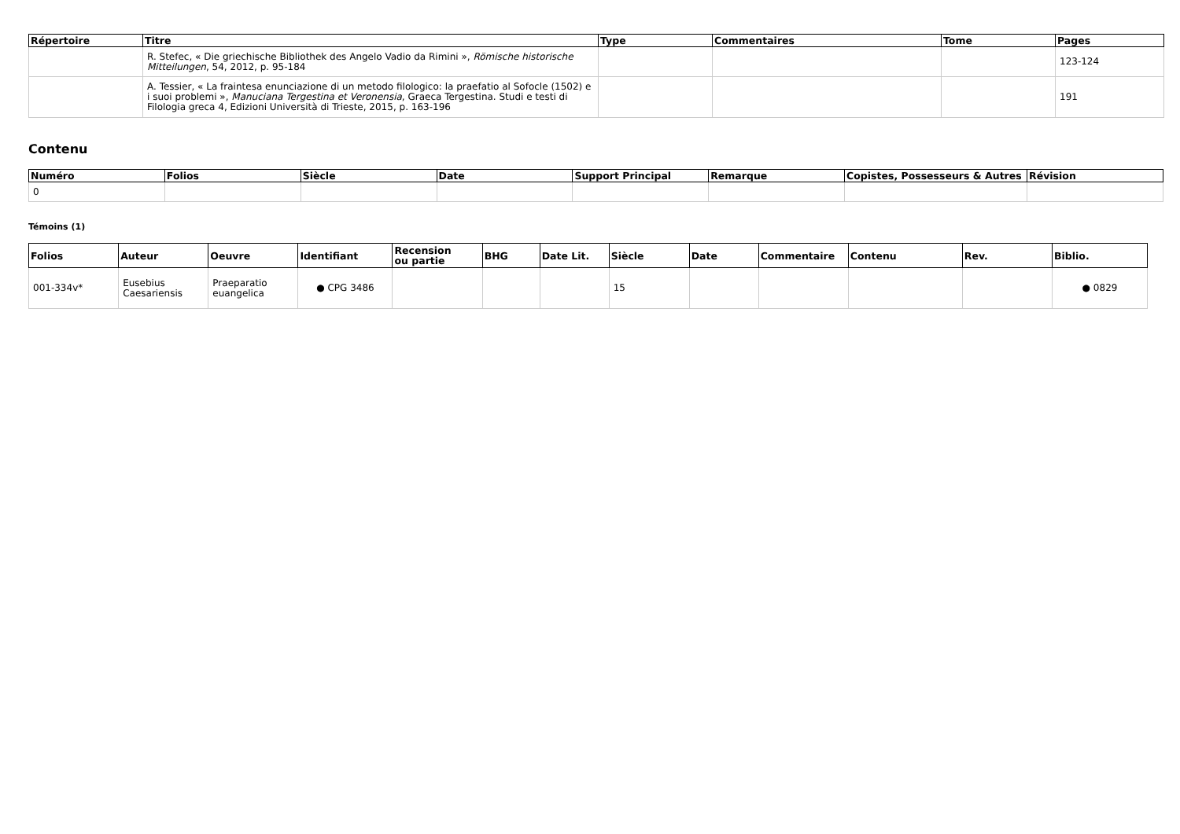| Répertoire | Titre | Type | Commentaires | Tome | Pages |
| --- | --- | --- | --- | --- | --- |
| | R. Stefec, « Die griechische Bibliothek des Angelo Vadio da Rimini », Römische historische Mitteilungen , 54, 2012, p. 95-184 | | | | 123-124 |
| | A. Tessier, « La fraintesa enunciazione di un metodo filologico: la praefatio al Sofocle (1502) e i suoi problemi », Manuciana Tergestina et Veronensia , Graeca Tergestina. Studi e testi di Filologia greca 4, Edizioni Università di Trieste, 2015, p. 163-196 | | | | 191 |
Contenu
| Numéro | Folios | Siècle | Date | Support Principal | Remarque | Copistes, Possesseurs & Autres | Révision |
| --- | --- | --- | --- | --- | --- | --- | --- |
| 0 | | | | | | | |
Témoins (1)
| Folios | Auteur | Oeuvre | Identifiant | Recension ou partie | BHG | Date Lit. | Siècle | Date | Commentaire | Contenu | Rev. | Biblio. |
| --- | --- | --- | --- | --- | --- | --- | --- | --- | --- | --- | --- | --- |
| 001-334v* | Eusebius Caesariensis | Praeparatio euangelica | ● CPG 3486 | | | | 15 | | | | | ● 0829 |